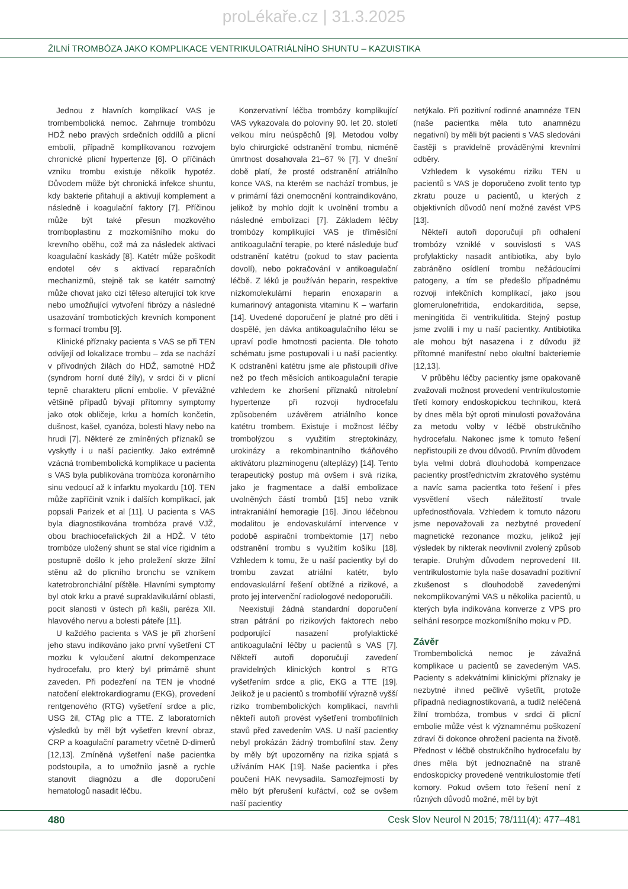proLékaře.cz | 31.3.2025
ŽILNÍ TROMBÓZA JAKO KOMPLIKACE VENTRIKULOATRIÁLNÍHO SHUNTU – KAZUISTIKA
Jednou z hlavních komplikací VAS je trombembolická nemoc. Zahrnuje trombózu HDŽ nebo pravých srdečních oddílů a plicní embolii, případně komplikovanou rozvojem chronické plicní hypertenze [6]. O příčinách vzniku trombu existuje několik hypotéz. Důvodem může být chronická infekce shuntu, kdy bakterie přitahují a aktivují komplement a následně i koagulační faktory [7]. Příčinou může být také přesun mozkového tromboplastinu z mozkomíšního moku do krevního oběhu, což má za následek aktivaci koagulační kaskády [8]. Katétr může poškodit endotel cév s aktivací reparačních mechanizmů, stejně tak se katétr samotný může chovat jako cizí těleso alterující tok krve nebo umožňující vytvoření fibrózy a následné usazování trombotických krevních komponent s formací trombu [9].
Klinické příznaky pacienta s VAS se při TEN odvíjejí od lokalizace trombu – zda se nachází v přívodných žilách do HDŽ, samotné HDŽ (syndrom horní duté žíly), v srdci či v plicní tepně charakteru plicní embolie. V převážné většině případů bývají přítomny symptomy jako otok obličeje, krku a horních končetin, dušnost, kašel, cyanóza, bolesti hlavy nebo na hrudi [7]. Některé ze zmíněných příznaků se vyskytly i u naší pacientky. Jako extrémně vzácná trombembolická komplikace u pacienta s VAS byla publikována trombóza koronárního sinu vedoucí až k infarktu myokardu [10]. TEN může zapříčinit vznik i dalších komplikací, jak popsali Parizek et al [11]. U pacienta s VAS byla diagnostikována trombóza pravé VJŽ, obou brachiocefalických žil a HDŽ. V této trombóze uložený shunt se stal více rigidním a postupně došlo k jeho proležení skrze žilní stěnu až do plicního bronchu se vznikem katetrobronchiální píštěle. Hlavními symptomy byl otok krku a pravé supraklavikulární oblasti, pocit slanosti v ústech při kašli, paréza XII. hlavového nervu a bolesti páteře [11].
U každého pacienta s VAS je při zhoršení jeho stavu indikováno jako první vyšetření CT mozku k vyloučení akutní dekompenzace hydrocefalu, pro který byl primárně shunt zaveden. Při podezření na TEN je vhodné natočení elektrokardiogramu (EKG), provedení rentgenového (RTG) vyšetření srdce a plic, USG žil, CTAg plic a TTE. Z laboratorních výsledků by měl být vyšetřen krevní obraz, CRP a koagulační parametry včetně D-dimerů [12,13]. Zmíněná vyšetření naše pacientka podstoupila, a to umožnilo jasně a rychle stanovit diagnózu a dle doporučení hematologů nasadit léčbu.
Konzervativní léčba trombózy komplikující VAS vykazovala do poloviny 90. let 20. století velkou míru neúspěchů [9]. Metodou volby bylo chirurgické odstranění trombu, nicméně úmrtnost dosahovala 21–67 % [7]. V dnešní době platí, že prosté odstranění atriálního konce VAS, na kterém se nachází trombus, je v primární fázi onemocnění kontraindikováno, jelikož by mohlo dojít k uvolnění trombu a následné embolizaci [7]. Základem léčby trombózy komplikující VAS je tříměsíční antikoagulační terapie, po které následuje buď odstranění katétru (pokud to stav pacienta dovolí), nebo pokračování v antikoagulační léčbě. Z léků je používán heparin, respektive nízkomolekulární heparin enoxaparin a kumarinový antagonista vitaminu K – warfarin [14]. Uvedené doporučení je platné pro děti i dospělé, jen dávka antikoagulačního léku se upraví podle hmotnosti pacienta. Dle tohoto schématu jsme postupovali i u naší pacientky. K odstranění katétru jsme ale přistoupili dříve než po třech měsících antikoagulační terapie vzhledem ke zhoršení příznaků nitrolební hypertenze při rozvoji hydrocefalu způsobeném uzávěrem atriálního konce katétru trombem. Existuje i možnost léčby trombolýzou s využitím streptokinázy, urokinázy a rekombinantního tkáňového aktivátoru plazminogenu (alteplázy) [14]. Tento terapeutický postup má ovšem i svá rizika, jako je fragmentace a další embolizace uvolněných částí trombů [15] nebo vznik intrakraniální hemoragie [16]. Jinou léčebnou modalitou je endovaskulární intervence v podobě aspirační trombektomie [17] nebo odstranění trombu s využitím košíku [18]. Vzhledem k tomu, že u naší pacientky byl do trombu zavzat atriální katétr, bylo endovaskulární řešení obtížné a rizikové, a proto jej intervenční radiologové nedoporučili.
Neexistují žádná standardní doporučení stran pátrání po rizikových faktorech nebo podporující nasazení profylaktické antikoagulační léčby u pacientů s VAS [7]. Někteří autoři doporučují zavedení pravidelných klinických kontrol s RTG vyšetřením srdce a plic, EKG a TTE [19]. Jelikož je u pacientů s trombofilií výrazně vyšší riziko trombembolických komplikací, navrhli někteří autoři provést vyšetření trombofilních stavů před zavedením VAS. U naší pacientky nebyl prokázán žádný trombofilní stav. Ženy by měly být upozorněny na rizika spjatá s užíváním HAK [19]. Naše pacientka i přes poučení HAK nevysadila. Samozřejmostí by mělo být přerušení kuřáctví, což se ovšem naší pacientky
netýkalo. Při pozitivní rodinné anamnéze TEN (naše pacientka měla tuto anamnézu negativní) by měli být pacienti s VAS sledováni častěji s pravidelně prováděnými krevními odběry.
Vzhledem k vysokému riziku TEN u pacientů s VAS je doporučeno zvolit tento typ zkratu pouze u pacientů, u kterých z objektivních důvodů není možné zavést VPS [13].
Někteří autoři doporučují při odhalení trombózy vzniklé v souvislosti s VAS profylakticky nasadit antibiotika, aby bylo zabráněno osídlení trombu nežádoucími patogeny, a tím se předešlo případnému rozvoji infekčních komplikací, jako jsou glomerulonefritida, endokarditida, sepse, meningitida či ventrikulitida. Stejný postup jsme zvolili i my u naší pacientky. Antibiotika ale mohou být nasazena i z důvodu již přítomné manifestní nebo okultní bakteriemie [12,13].
V průběhu léčby pacientky jsme opakovaně zvažovali možnost provedení ventrikulostomie třetí komory endoskopickou technikou, která by dnes měla být oproti minulosti považována za metodu volby v léčbě obstrukčního hydrocefalu. Nakonec jsme k tomuto řešení nepřistoupili ze dvou důvodů. Prvním důvodem byla velmi dobrá dlouhodobá kompenzace pacientky prostřednictvím zkratového systému a navíc sama pacientka toto řešení i přes vysvětlení všech náležitostí trvale upřednostňovala. Vzhledem k tomuto názoru jsme nepovažovali za nezbytné provedení magnetické rezonance mozku, jelikož její výsledek by nikterak neovlivnil zvolený způsob terapie. Druhým důvodem neprovedení III. ventrikulostomie byla naše dosavadní pozitivní zkušenost s dlouhodobě zavedenými nekomplikovanými VAS u několika pacientů, u kterých byla indikována konverze z VPS pro selhání resorpce mozkomíšního moku v PD.
Závěr
Trombembolická nemoc je závažná komplikace u pacientů se zavedeným VAS. Pacienty s adekvátními klinickými příznaky je nezbytné ihned pečlivě vyšetřit, protože případná nediagnostikovaná, a tudíž neléčená žilní trombóza, trombus v srdci či plicní embolie může vést k významnému poškození zdraví či dokonce ohrožení pacienta na životě. Přednost v léčbě obstrukčního hydrocefalu by dnes měla být jednoznačně na straně endoskopicky provedené ventrikulostomie třetí komory. Pokud ovšem toto řešení není z různých důvodů možné, měl by být
480 Cesk Slov Neurol N 2015; 78/111(4): 477–481